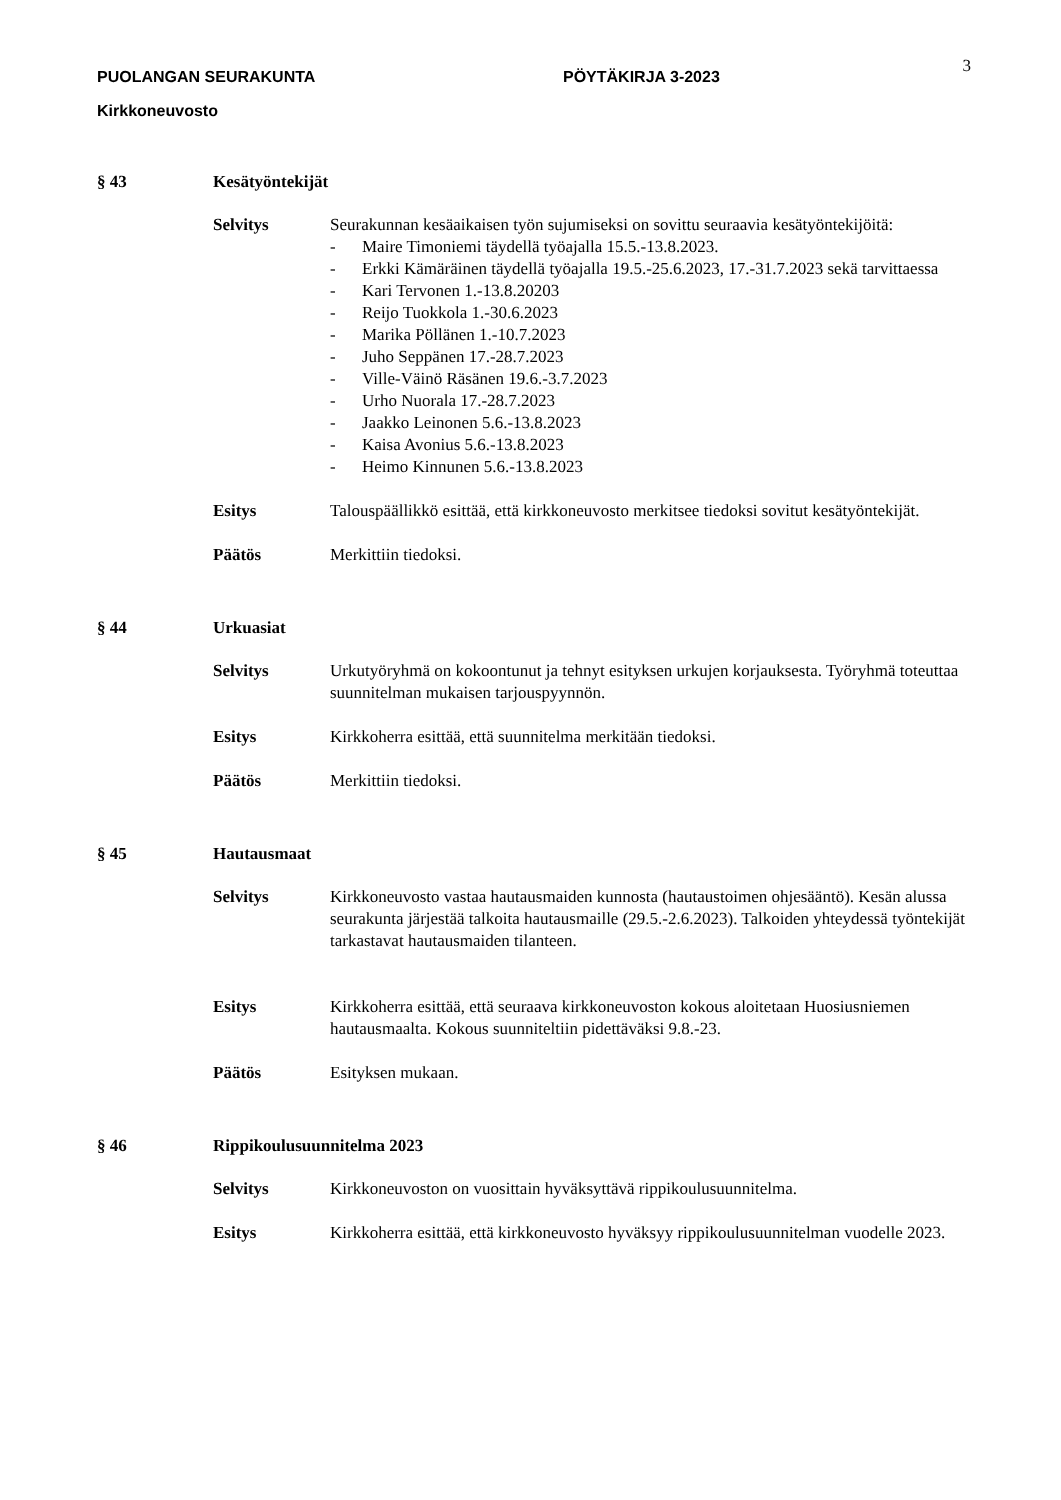PUOLANGAN SEURAKUNTA PÖYTÄKIRJA 3-2023
3
Kirkkoneuvosto
§ 43 Kesätyöntekijät
Selvitys Seurakunnan kesäaikaisen työn sujumiseksi on sovittu seuraavia kesätyöntekijöitä:
- Maire Timoniemi täydellä työajalla 15.5.-13.8.2023.
- Erkki Kämäräinen täydellä työajalla 19.5.-25.6.2023, 17.-31.7.2023 sekä tarvittaessa
- Kari Tervonen 1.-13.8.20203
- Reijo Tuokkola 1.-30.6.2023
- Marika Pöllänen 1.-10.7.2023
- Juho Seppänen 17.-28.7.2023
- Ville-Väinö Räsänen 19.6.-3.7.2023
- Urho Nuorala 17.-28.7.2023
- Jaakko Leinonen 5.6.-13.8.2023
- Kaisa Avonius 5.6.-13.8.2023
- Heimo Kinnunen 5.6.-13.8.2023
Esitys Talouspäällikkö esittää, että kirkkoneuvosto merkitsee tiedoksi sovitut kesätyöntekijät.
Päätös Merkittiin tiedoksi.
§ 44 Urkuasiat
Selvitys Urkutyöryhmä on kokoontunut ja tehnyt esityksen urkujen korjauksesta. Työryhmä toteuttaa suunnitelman mukaisen tarjouspyynnön.
Esitys Kirkkoherra esittää, että suunnitelma merkitään tiedoksi.
Päätös Merkittiin tiedoksi.
§ 45 Hautausmaat
Selvitys Kirkkoneuvosto vastaa hautausmaiden kunnosta (hautaustoimen ohjesääntö). Kesän alussa seurakunta järjestää talkoita hautausmaille (29.5.-2.6.2023). Talkoiden yhteydessä työntekijät tarkastavat hautausmaiden tilanteen.
Esitys Kirkkoherra esittää, että seuraava kirkkoneuvoston kokous aloitetaan Huosiusniemen hautausmaalta. Kokous suunniteltiin pidettäväksi 9.8.-23.
Päätös Esityksen mukaan.
§ 46 Rippikoulusuunnitelma 2023
Selvitys Kirkkoneuvoston on vuosittain hyväksyttävä rippikoulusuunnitelma.
Esitys Kirkkoherra esittää, että kirkkoneuvosto hyväksyy rippikoulusuunnitelman vuodelle 2023.